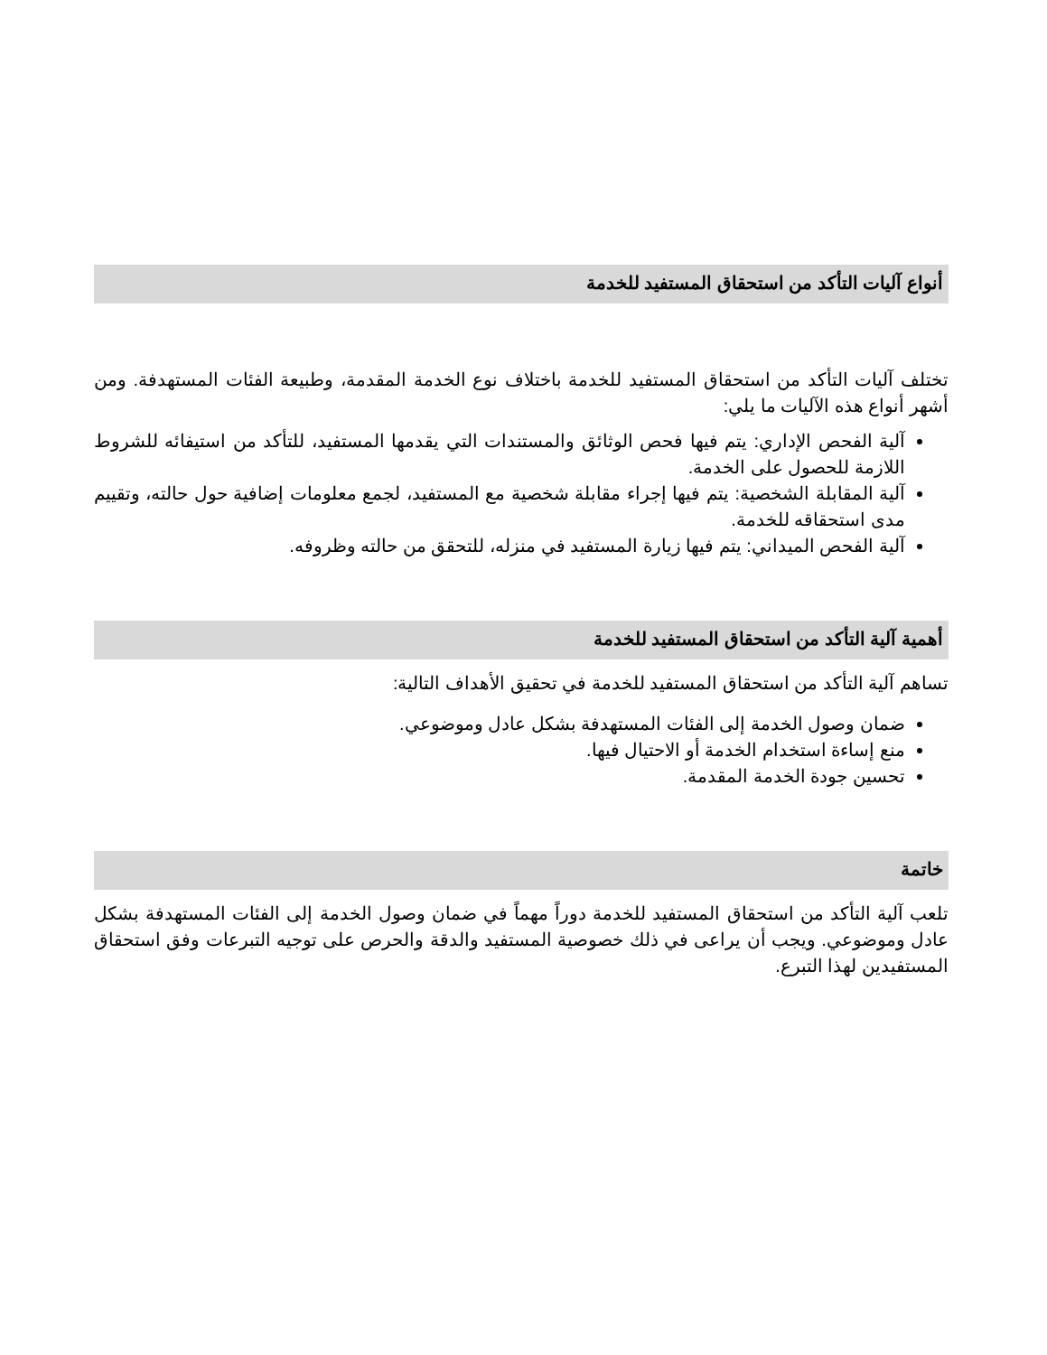أنواع آليات التأكد من استحقاق المستفيد للخدمة
تختلف آليات التأكد من استحقاق المستفيد للخدمة باختلاف نوع الخدمة المقدمة، وطبيعة الفئات المستهدفة. ومن أشهر أنواع هذه الآليات ما يلي:
آلية الفحص الإداري: يتم فيها فحص الوثائق والمستندات التي يقدمها المستفيد، للتأكد من استيفائه للشروط اللازمة للحصول على الخدمة.
آلية المقابلة الشخصية: يتم فيها إجراء مقابلة شخصية مع المستفيد، لجمع معلومات إضافية حول حالته، وتقييم مدى استحقاقه للخدمة.
آلية الفحص الميداني: يتم فيها زيارة المستفيد في منزله، للتحقق من حالته وظروفه.
أهمية آلية التأكد من استحقاق المستفيد للخدمة
تساهم آلية التأكد من استحقاق المستفيد للخدمة في تحقيق الأهداف التالية:
ضمان وصول الخدمة إلى الفئات المستهدفة بشكل عادل وموضوعي.
منع إساءة استخدام الخدمة أو الاحتيال فيها.
تحسين جودة الخدمة المقدمة.
خاتمة
تلعب آلية التأكد من استحقاق المستفيد للخدمة دوراً مهماً في ضمان وصول الخدمة إلى الفئات المستهدفة بشكل عادل وموضوعي. ويجب أن يراعى في ذلك خصوصية المستفيد والدقة والحرص على توجيه التبرعات وفق استحقاق المستفيدين لهذا التبرع.